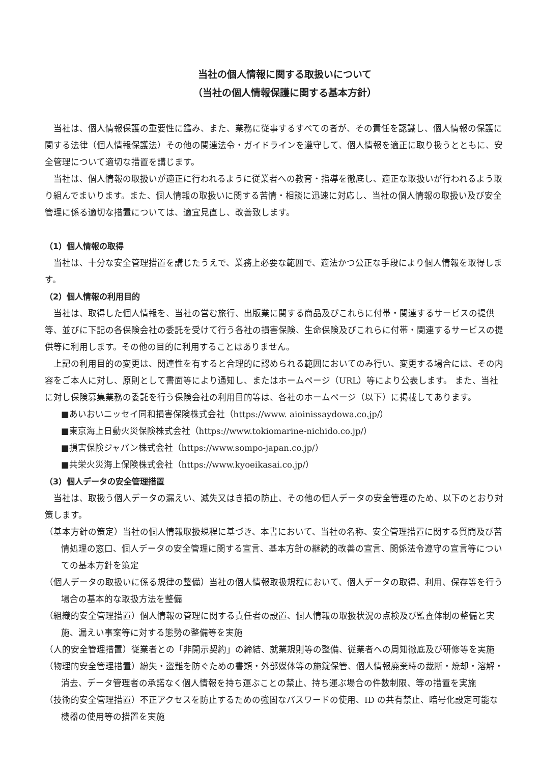当社の個人情報に関する取扱いについて
（当社の個人情報保護に関する基本方針）
当社は、個人情報保護の重要性に鑑み、また、業務に従事するすべての者が、その責任を認識し、個人情報の保護に関する法律（個人情報保護法）その他の関連法令・ガイドラインを遵守して、個人情報を適正に取り扱うとともに、安全管理について適切な措置を講じます。
当社は、個人情報の取扱いが適正に行われるように従業者への教育・指導を徹底し、適正な取扱いが行われるよう取り組んでまいります。また、個人情報の取扱いに関する苦情・相談に迅速に対応し、当社の個人情報の取扱い及び安全管理に係る適切な措置については、適宜見直し、改善致します。
（1）個人情報の取得
当社は、十分な安全管理措置を講じたうえで、業務上必要な範囲で、適法かつ公正な手段により個人情報を取得します。
（2）個人情報の利用目的
当社は、取得した個人情報を、当社の営む旅行、出版業に関する商品及びこれらに付帯・関連するサービスの提供等、並びに下記の各保険会社の委託を受けて行う各社の損害保険、生命保険及びこれらに付帯・関連するサービスの提供等に利用します。その他の目的に利用することはありません。
上記の利用目的の変更は、関連性を有すると合理的に認められる範囲においてのみ行い、変更する場合には、その内容をご本人に対し、原則として書面等により通知し、またはホームページ（URL）等により公表します。 また、当社に対し保険募集業務の委託を行う保険会社の利用目的等は、各社のホームページ（以下）に掲載してあります。
■あいおいニッセイ同和損害保険株式会社（https://www. aioinissaydowa.co.jp/）
■東京海上日動火災保険株式会社（https://www.tokiomarine-nichido.co.jp/）
■損害保険ジャパン株式会社（https://www.sompo-japan.co.jp/）
■共栄火災海上保険株式会社（https://www.kyoeikasai.co.jp/）
（3）個人データの安全管理措置
当社は、取扱う個人データの漏えい、滅失又はき損の防止、その他の個人データの安全管理のため、以下のとおり対策します。
（基本方針の策定）当社の個人情報取扱規程に基づき、本書において、当社の名称、安全管理措置に関する質問及び苦情処理の窓口、個人データの安全管理に関する宣言、基本方針の継続的改善の宣言、関係法令遵守の宣言等についての基本方針を策定
（個人データの取扱いに係る規律の整備）当社の個人情報取扱規程において、個人データの取得、利用、保存等を行う場合の基本的な取扱方法を整備
（組織的安全管理措置）個人情報の管理に関する責任者の設置、個人情報の取扱状況の点検及び監査体制の整備と実施、漏えい事案等に対する態勢の整備等を実施
（人的安全管理措置）従業者との「非開示契約」の締結、就業規則等の整備、従業者への周知徹底及び研修等を実施
（物理的安全管理措置）紛失・盗難を防ぐための書類・外部媒体等の施錠保管、個人情報廃棄時の裁断・焼却・溶解・消去、データ管理者の承諾なく個人情報を持ち運ぶことの禁止、持ち運ぶ場合の件数制限、等の措置を実施
（技術的安全管理措置）不正アクセスを防止するための強固なパスワードの使用、ID の共有禁止、暗号化設定可能な機器の使用等の措置を実施